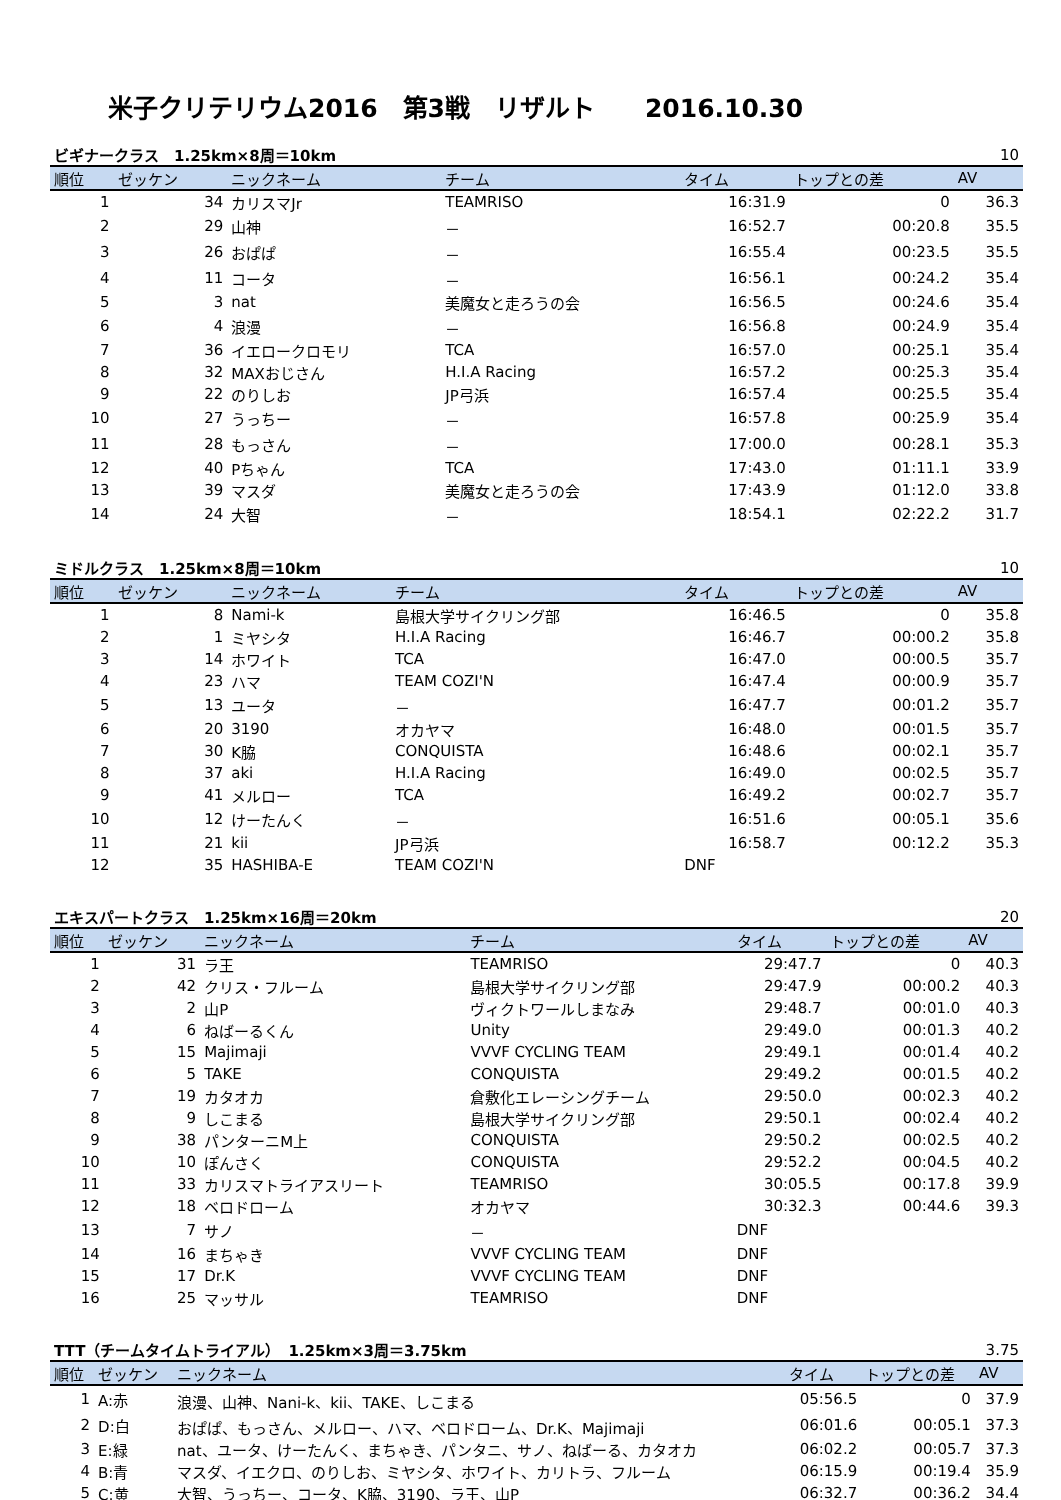米子クリテリウム2016　第3戦　リザルト　　2016.10.30
| ビギナークラス 1.25km×8周＝10km | | | | | | 10 |
| 順位 | ゼッケン | ニックネーム | チーム | タイム | トップとの差 | AV |
| 1 | 34 | カリスマJr | TEAMRISO | 16:31.9 | 0 | 36.3 |
| 2 | 29 | 山神 | － | 16:52.7 | 00:20.8 | 35.5 |
| 3 | 26 | おぱぱ | － | 16:55.4 | 00:23.5 | 35.5 |
| 4 | 11 | コータ | － | 16:56.1 | 00:24.2 | 35.4 |
| 5 | 3 | nat | 美魔女と走ろうの会 | 16:56.5 | 00:24.6 | 35.4 |
| 6 | 4 | 浪漫 | － | 16:56.8 | 00:24.9 | 35.4 |
| 7 | 36 | イエロークロモリ | TCA | 16:57.0 | 00:25.1 | 35.4 |
| 8 | 32 | MAXおじさん | H.I.A Racing | 16:57.2 | 00:25.3 | 35.4 |
| 9 | 22 | のりしお | JP弓浜 | 16:57.4 | 00:25.5 | 35.4 |
| 10 | 27 | うっちー | － | 16:57.8 | 00:25.9 | 35.4 |
| 11 | 28 | もっさん | － | 17:00.0 | 00:28.1 | 35.3 |
| 12 | 40 | Pちゃん | TCA | 17:43.0 | 01:11.1 | 33.9 |
| 13 | 39 | マスダ | 美魔女と走ろうの会 | 17:43.9 | 01:12.0 | 33.8 |
| 14 | 24 | 大智 | － | 18:54.1 | 02:22.2 | 31.7 |
| ミドルクラス 1.25km×8周＝10km | | | | | | 10 |
| 順位 | ゼッケン | ニックネーム | チーム | タイム | トップとの差 | AV |
| 1 | 8 | Nami-k | 島根大学サイクリング部 | 16:46.5 | 0 | 35.8 |
| 2 | 1 | ミヤシタ | H.I.A Racing | 16:46.7 | 00:00.2 | 35.8 |
| 3 | 14 | ホワイト | TCA | 16:47.0 | 00:00.5 | 35.7 |
| 4 | 23 | ハマ | TEAM COZI'N | 16:47.4 | 00:00.9 | 35.7 |
| 5 | 13 | ユータ | － | 16:47.7 | 00:01.2 | 35.7 |
| 6 | 20 | 3190 | オカヤマ | 16:48.0 | 00:01.5 | 35.7 |
| 7 | 30 | K脇 | CONQUISTA | 16:48.6 | 00:02.1 | 35.7 |
| 8 | 37 | aki | H.I.A Racing | 16:49.0 | 00:02.5 | 35.7 |
| 9 | 41 | メルロー | TCA | 16:49.2 | 00:02.7 | 35.7 |
| 10 | 12 | けーたんく | － | 16:51.6 | 00:05.1 | 35.6 |
| 11 | 21 | kii | JP弓浜 | 16:58.7 | 00:12.2 | 35.3 |
| 12 | 35 | HASHIBA-E | TEAM COZI'N | DNF | | |
| エキスパートクラス 1.25km×16周＝20km | | | | | | 20 |
| 順位 | ゼッケン | ニックネーム | チーム | タイム | トップとの差 | AV |
| 1 | 31 | ラ王 | TEAMRISO | 29:47.7 | 0 | 40.3 |
| 2 | 42 | クリス・フルーム | 島根大学サイクリング部 | 29:47.9 | 00:00.2 | 40.3 |
| 3 | 2 | 山P | ヴィクトワールしまなみ | 29:48.7 | 00:01.0 | 40.3 |
| 4 | 6 | ねばーるくん | Unity | 29:49.0 | 00:01.3 | 40.2 |
| 5 | 15 | Majimaji | VVVF CYCLING TEAM | 29:49.1 | 00:01.4 | 40.2 |
| 6 | 5 | TAKE | CONQUISTA | 29:49.2 | 00:01.5 | 40.2 |
| 7 | 19 | カタオカ | 倉敷化エレーシングチーム | 29:50.0 | 00:02.3 | 40.2 |
| 8 | 9 | しこまる | 島根大学サイクリング部 | 29:50.1 | 00:02.4 | 40.2 |
| 9 | 38 | パンターニM上 | CONQUISTA | 29:50.2 | 00:02.5 | 40.2 |
| 10 | 10 | ぽんさく | CONQUISTA | 29:52.2 | 00:04.5 | 40.2 |
| 11 | 33 | カリスマトライアスリート | TEAMRISO | 30:05.5 | 00:17.8 | 39.9 |
| 12 | 18 | ベロドローム | オカヤマ | 30:32.3 | 00:44.6 | 39.3 |
| 13 | 7 | サノ | － | DNF | | |
| 14 | 16 | まちゃき | VVVF CYCLING TEAM | DNF | | |
| 15 | 17 | Dr.K | VVVF CYCLING TEAM | DNF | | |
| 16 | 25 | マッサル | TEAMRISO | DNF | | |
| TTT（チームタイムトライアル） 1.25km×3周＝3.75km | | | | | 3.75 |
| 順位 | ゼッケン | ニックネーム | タイム | トップとの差 | AV |
| 1 | A:赤 | 浪漫、山神、Nani-k、kii、TAKE、しこまる | 05:56.5 | 0 | 37.9 |
| 2 | D:白 | おぱぱ、もっさん、メルロー、ハマ、ベロドローム、Dr.K、Majimaji | 06:01.6 | 00:05.1 | 37.3 |
| 3 | E:緑 | nat、ユータ、けーたんく、まちゃき、パンタニ、サノ、ねばーる、カタオカ | 06:02.2 | 00:05.7 | 37.3 |
| 4 | B:青 | マスダ、イエクロ、のりしお、ミヤシタ、ホワイト、カリトラ、フルーム | 06:15.9 | 00:19.4 | 35.9 |
| 5 | C:黄 | 大智、うっちー、コータ、K脇、3190、ラ王、山P | 06:32.7 | 00:36.2 | 34.4 |